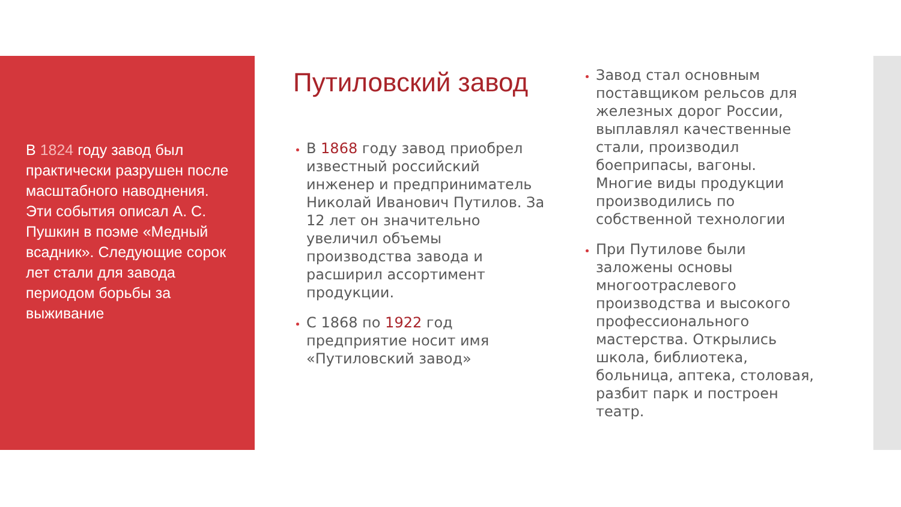В 1824 году завод был практически разрушен после масштабного наводнения. Эти события описал А. С. Пушкин в поэме «Медный всадник». Следующие сорок лет стали для завода периодом борьбы за выживание
Путиловский завод
В 1868 году завод приобрел известный российский инженер и предприниматель Николай Иванович Путилов. За 12 лет он значительно увеличил объемы производства завода и расширил ассортимент продукции.
С 1868 по 1922 год предприятие носит имя «Путиловский завод»
Завод стал основным поставщиком рельсов для железных дорог России, выплавлял качественные стали, производил боеприпасы, вагоны. Многие виды продукции производились по собственной технологии
При Путилове были заложены основы многоотраслевого производства и высокого профессионального мастерства. Открылись школа, библиотека, больница, аптека, столовая, разбит парк и построен театр.